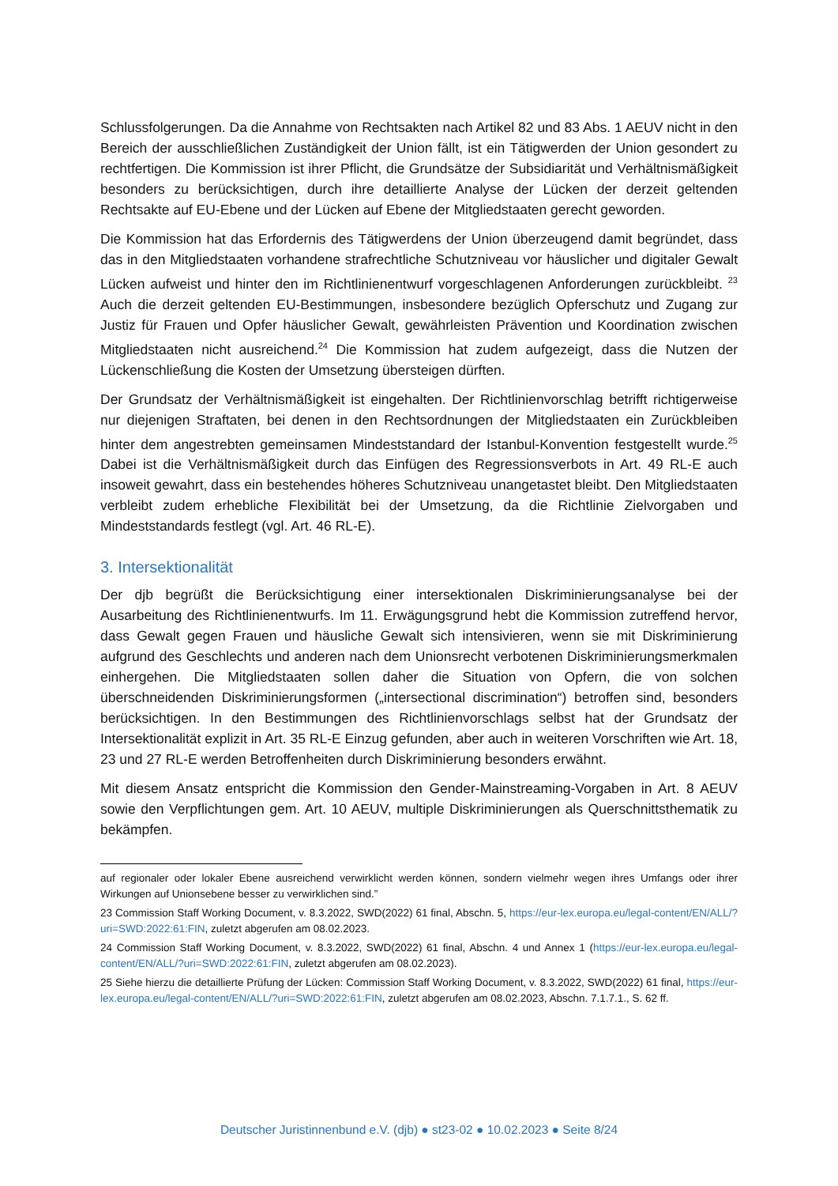Schlussfolgerungen. Da die Annahme von Rechtsakten nach Artikel 82 und 83 Abs. 1 AEUV nicht in den Bereich der ausschließlichen Zuständigkeit der Union fällt, ist ein Tätigwerden der Union gesondert zu rechtfertigen. Die Kommission ist ihrer Pflicht, die Grundsätze der Subsidiarität und Verhältnismäßigkeit besonders zu berücksichtigen, durch ihre detaillierte Analyse der Lücken der derzeit geltenden Rechtsakte auf EU-Ebene und der Lücken auf Ebene der Mitgliedstaaten gerecht geworden.
Die Kommission hat das Erfordernis des Tätigwerdens der Union überzeugend damit begründet, dass das in den Mitgliedstaaten vorhandene strafrechtliche Schutzniveau vor häuslicher und digitaler Gewalt Lücken aufweist und hinter den im Richtlinienentwurf vorgeschlagenen Anforderungen zurückbleibt. <sup>23</sup> Auch die derzeit geltenden EU-Bestimmungen, insbesondere bezüglich Opferschutz und Zugang zur Justiz für Frauen und Opfer häuslicher Gewalt, gewährleisten Prävention und Koordination zwischen Mitgliedstaaten nicht ausreichend.<sup>24</sup> Die Kommission hat zudem aufgezeigt, dass die Nutzen der Lückenschließung die Kosten der Umsetzung übersteigen dürften.
Der Grundsatz der Verhältnismäßigkeit ist eingehalten. Der Richtlinienvorschlag betrifft richtigerweise nur diejenigen Straftaten, bei denen in den Rechtsordnungen der Mitgliedstaaten ein Zurückbleiben hinter dem angestrebten gemeinsamen Mindeststandard der Istanbul-Konvention festgestellt wurde.<sup>25</sup> Dabei ist die Verhältnismäßigkeit durch das Einfügen des Regressionsverbots in Art. 49 RL-E auch insoweit gewahrt, dass ein bestehendes höheres Schutzniveau unangetastet bleibt. Den Mitgliedstaaten verbleibt zudem erhebliche Flexibilität bei der Umsetzung, da die Richtlinie Zielvorgaben und Mindeststandards festlegt (vgl. Art. 46 RL-E).
3. Intersektionalität
Der djb begrüßt die Berücksichtigung einer intersektionalen Diskriminierungsanalyse bei der Ausarbeitung des Richtlinienentwurfs. Im 11. Erwägungsgrund hebt die Kommission zutreffend hervor, dass Gewalt gegen Frauen und häusliche Gewalt sich intensivieren, wenn sie mit Diskriminierung aufgrund des Geschlechts und anderen nach dem Unionsrecht verbotenen Diskriminierungsmerkmalen einhergehen. Die Mitgliedstaaten sollen daher die Situation von Opfern, die von solchen überschneidenden Diskriminierungsformen („intersectional discrimination“) betroffen sind, besonders berücksichtigen. In den Bestimmungen des Richtlinienvorschlags selbst hat der Grundsatz der Intersektionalität explizit in Art. 35 RL-E Einzug gefunden, aber auch in weiteren Vorschriften wie Art. 18, 23 und 27 RL-E werden Betroffenheiten durch Diskriminierung besonders erwähnt.
Mit diesem Ansatz entspricht die Kommission den Gender-Mainstreaming-Vorgaben in Art. 8 AEUV sowie den Verpflichtungen gem. Art. 10 AEUV, multiple Diskriminierungen als Querschnittsthematik zu bekämpfen.
auf regionaler oder lokaler Ebene ausreichend verwirklicht werden können, sondern vielmehr wegen ihres Umfangs oder ihrer Wirkungen auf Unionsebene besser zu verwirklichen sind.”
23 Commission Staff Working Document, v. 8.3.2022, SWD(2022) 61 final, Abschn. 5, https://eur-lex.europa.eu/legal-content/EN/ALL/?uri=SWD:2022:61:FIN, zuletzt abgerufen am 08.02.2023.
24 Commission Staff Working Document, v. 8.3.2022, SWD(2022) 61 final, Abschn. 4 und Annex 1 (https://eur-lex.europa.eu/legal-content/EN/ALL/?uri=SWD:2022:61:FIN, zuletzt abgerufen am 08.02.2023).
25 Siehe hierzu die detaillierte Prüfung der Lücken: Commission Staff Working Document, v. 8.3.2022, SWD(2022) 61 final, https://eur-lex.europa.eu/legal-content/EN/ALL/?uri=SWD:2022:61:FIN, zuletzt abgerufen am 08.02.2023, Abschn. 7.1.7.1., S. 62 ff.
Deutscher Juristinnenbund e.V. (djb) ● st23-02 ● 10.02.2023 ● Seite 8/24